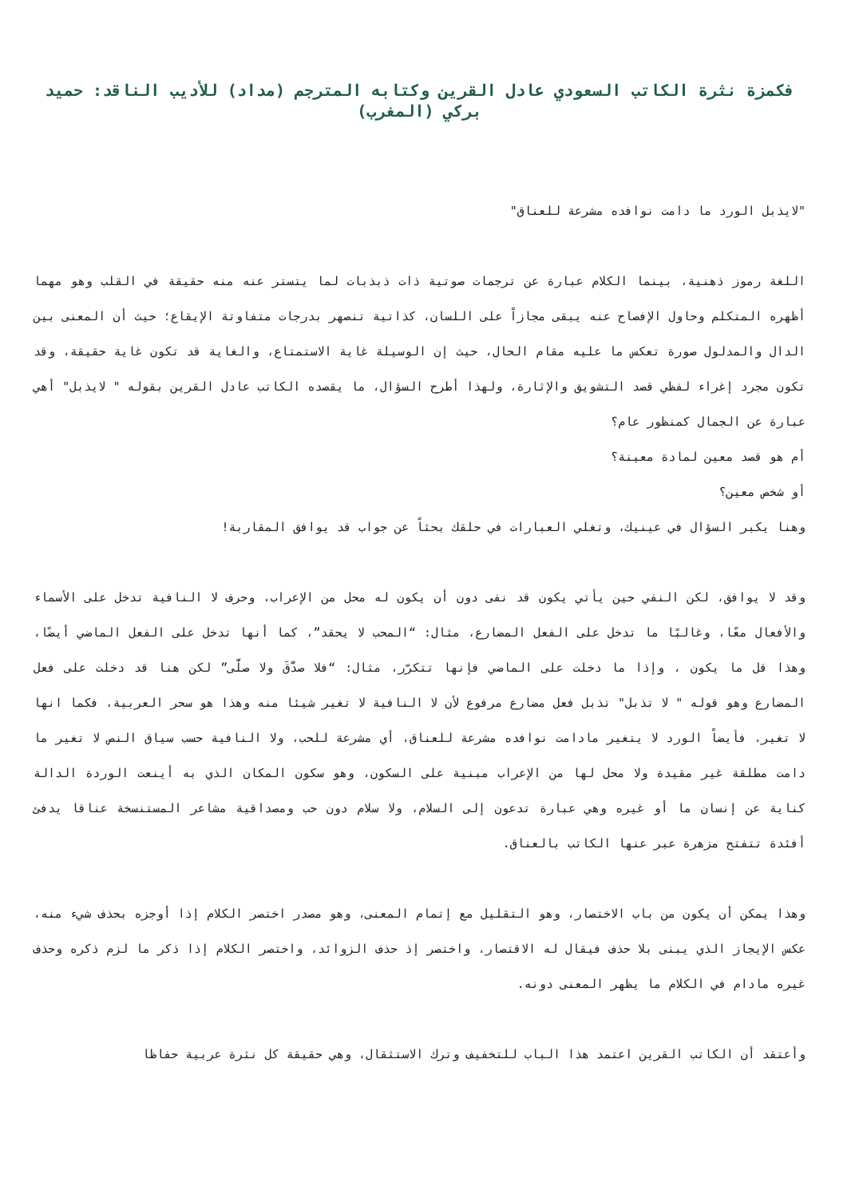فكمزة نثرة الكاتب السعودي عادل القرين وكتابه المترجم (مداد) للأديب الناقد: حميد بركي (المغرب)
"لايذبل الورد ما دامت نوافده مشرعة للعناق"
اللغة رموز ذهنية، بينما الكلام عبارة عن ترجمات صوتية ذات ذبذبات لما يتستر عنه منه حقيقة في القلب وهو مهما أظهره المتكلم وحاول الإفصاح عنه يبقى مجازاً على اللسان، كذاتية تنصهر بدرجات متفاوتة الإيقاع؛ حيث أن المعنى بين الدال والمدلول صورة تعكس ما عليه مقام الحال، حيث إن الوسيلة غاية الاستمتاع، والغاية قد تكون غاية حقيقة، وقد تكون مجرد إغراء لفظي قصد التشويق والإثارة، ولهذا أطرح السؤال، ما يقصده الكاتب عادل القرين بقوله " لايذبل" أهي عبارة عن الجمال كمنظور عام؟
أم هو قصد معين لمادة معينة؟
أو شخص معين؟
وهنا يكبر السؤال في عينيك، وتغلي العبارات في حلقك بحثاً عن جواب قد يوافق المقاربة!
وقد لا يوافق، لكن النفي حين يأتي يكون قد نفى دون أن يكون له محل من الإعراب، وحرف لا النافية تدخل على الأسماء والأفعال معًا، وغالبًا ما تدخل على الفعل المضارع، مثال: “المحب لا يحقد”، كما أنها تدخل على الفعل الماضي أيضًا، وهذا قل ما يكون ، وإذا ما دخلت على الماضي فإنها تتكرّر، مثال: “فلا صدَّقَ ولا صلَّى” لكن هنا قد دخلت على فعل المضارع وهو قوله " لا تذبل" تذبل فعل مضارع مرفوع لأن لا النافية لا تغير شيئا منه وهذا هو سحر العربية، فكما انها لا تغير، فأيضاً الورد لا يتغير مادامت نوافده مشرعة للعناق، أي مشرعة للحب، ولا النافية حسب سياق النص لا تغير ما دامت مطلقة غير مقيدة ولا محل لها من الإعراب مبنية على السكون، وهو سكون المكان الذي به أينعت الوردة الدالة كناية عن إنسان ما أو غيره وهي عبارة تدعون إلى السلام، ولا سلام دون حب ومصداقية مشاعر المستنسخة عناقا يدفئ أفئدة تتفتح مزهرة عبر عنها الكاتب بالعناق.
وهذا يمكن أن يكون من باب الاختصار، وهو التقليل مع إتمام المعنى، وهو مصدر اختصر الكلام إذا أوجزه بحذف شيء منه، عكس الإيجاز الذي يبنى بلا حذف فيقال له الاقتصار، واختصر إذ حذف الزوائد، واختصر الكلام إذا ذكر ما لزم ذكره وحذف غيره مادام في الكلام ما يظهر المعنى دونه.
وأعتقد أن الكاتب القرين اعتمد هذا الباب للتخفيف وترك الاستثقال، وهي حقيقة كل نثرة عربية حفاظا